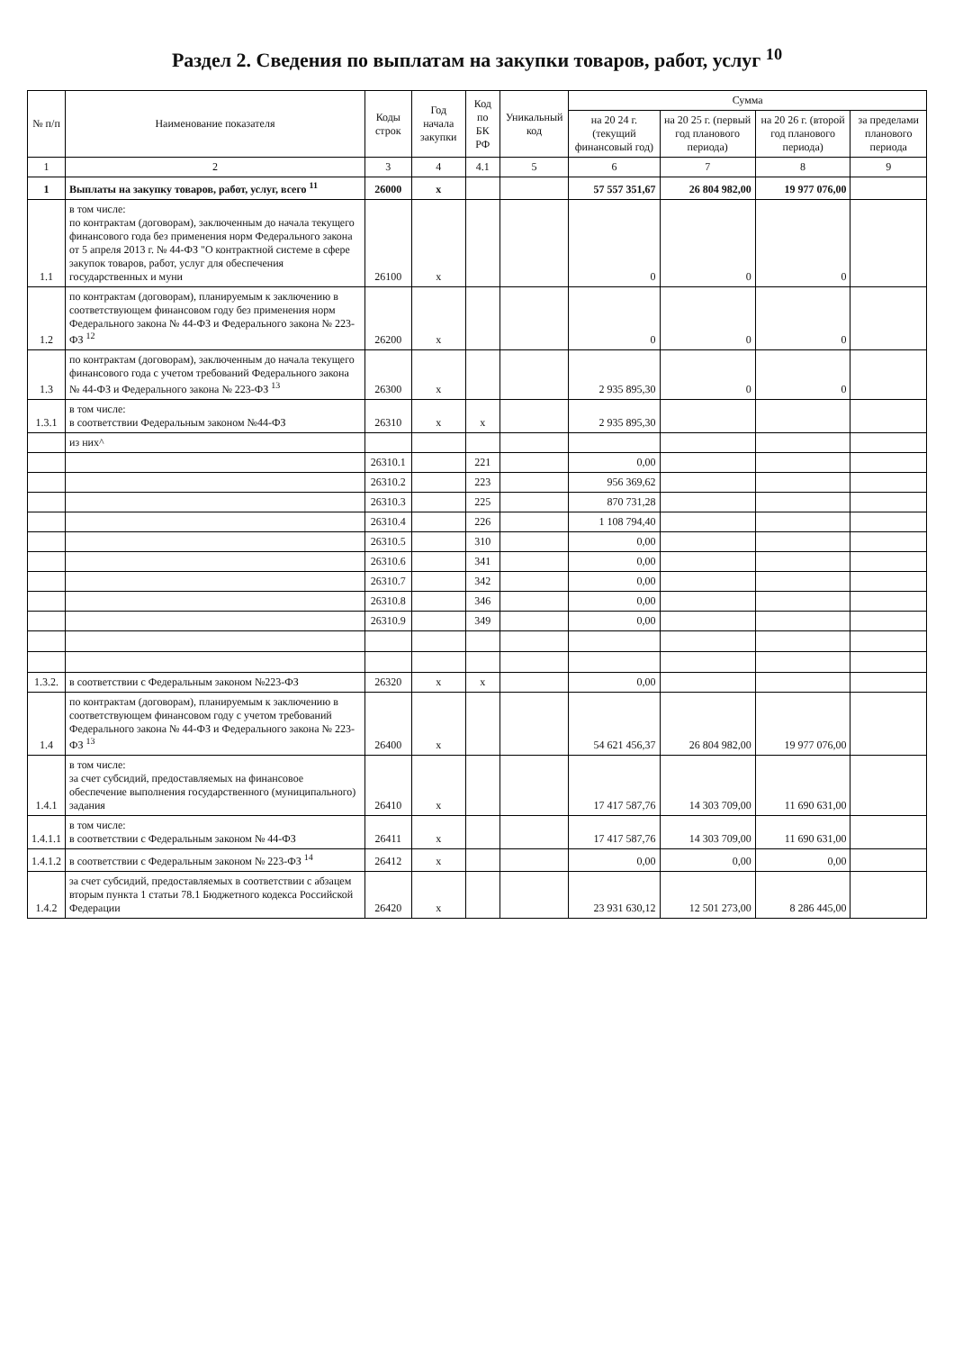Раздел 2. Сведения по выплатам на закупки товаров, работ, услуг <sup>10</sup>
| № п/п | Наименование показателя | Коды строк | Год начала закупки | Код по БК РФ | Уникальный код | Сумма | | | |
| --- | --- | --- | --- | --- | --- | --- | --- | --- | --- |
| | | | | | | на 20 24 г. (текущий финансовый год) | на 20 25 г. (первый год планового периода) | на 20 26 г. (второй год планового периода) | за пределами планового периода |
| 1 | 2 | 3 | 4 | 4.1 | 5 | 6 | 7 | 8 | 9 |
| 1 | Выплаты на закупку товаров, работ, услуг, всего <sup>11</sup> | 26000 | x | | | 57 557 351,67 | 26 804 982,00 | 19 977 076,00 | |
| 1.1 | в том числе: по контрактам (договорам), заключенным до начала текущего финансового года без применения норм Федерального закона от 5 апреля 2013 г. № 44-ФЗ "О контрактной системе в сфере закупок товаров, работ, услуг для обеспечения государственных и муни | 26100 | x | | | 0 | 0 | 0 | |
| 1.2 | по контрактам (договорам), планируемым к заключению в соответствующем финансовом году без применения норм Федерального закона № 44-ФЗ и Федерального закона № 223-ФЗ <sup>12</sup> | 26200 | x | | | 0 | 0 | 0 | |
| 1.3 | по контрактам (договорам), заключенным до начала текущего финансового года с учетом требований Федерального закона № 44-ФЗ и Федерального закона № 223-ФЗ <sup>13</sup> | 26300 | x | | | 2 935 895,30 | 0 | 0 | |
| 1.3.1 | в том числе: в соответствии Федеральным законом №44-ФЗ | 26310 | x | x | | 2 935 895,30 | | | |
| | из них^ | | | | | | | | |
| | | 26310.1 | | 221 | | 0,00 | | | |
| | | 26310.2 | | 223 | | 956 369,62 | | | |
| | | 26310.3 | | 225 | | 870 731,28 | | | |
| | | 26310.4 | | 226 | | 1 108 794,40 | | | |
| | | 26310.5 | | 310 | | 0,00 | | | |
| | | 26310.6 | | 341 | | 0,00 | | | |
| | | 26310.7 | | 342 | | 0,00 | | | |
| | | 26310.8 | | 346 | | 0,00 | | | |
| | | 26310.9 | | 349 | | 0,00 | | | |
| 1.3.2. | в соответствии с Федеральным законом №223-ФЗ | 26320 | x | x | | 0,00 | | | |
| 1.4 | по контрактам (договорам), планируемым к заключению в соответствующем финансовом году с учетом требований Федерального закона № 44-ФЗ и Федерального закона № 223-ФЗ <sup>13</sup> | 26400 | x | | | 54 621 456,37 | 26 804 982,00 | 19 977 076,00 | |
| 1.4.1 | в том числе: за счет субсидий, предоставляемых на финансовое обеспечение выполнения государственного (муниципального) задания | 26410 | x | | | 17 417 587,76 | 14 303 709,00 | 11 690 631,00 | |
| 1.4.1.1 | в том числе: в соответствии с Федеральным законом № 44-ФЗ | 26411 | x | | | 17 417 587,76 | 14 303 709,00 | 11 690 631,00 | |
| 1.4.1.2 | в соответствии с Федеральным законом № 223-ФЗ <sup>14</sup> | 26412 | x | | | 0,00 | 0,00 | 0,00 | |
| 1.4.2 | за счет субсидий, предоставляемых в соответствии с абзацем вторым пункта 1 статьи 78.1 Бюджетного кодекса Российской Федерации | 26420 | x | | | 23 931 630,12 | 12 501 273,00 | 8 286 445,00 | |